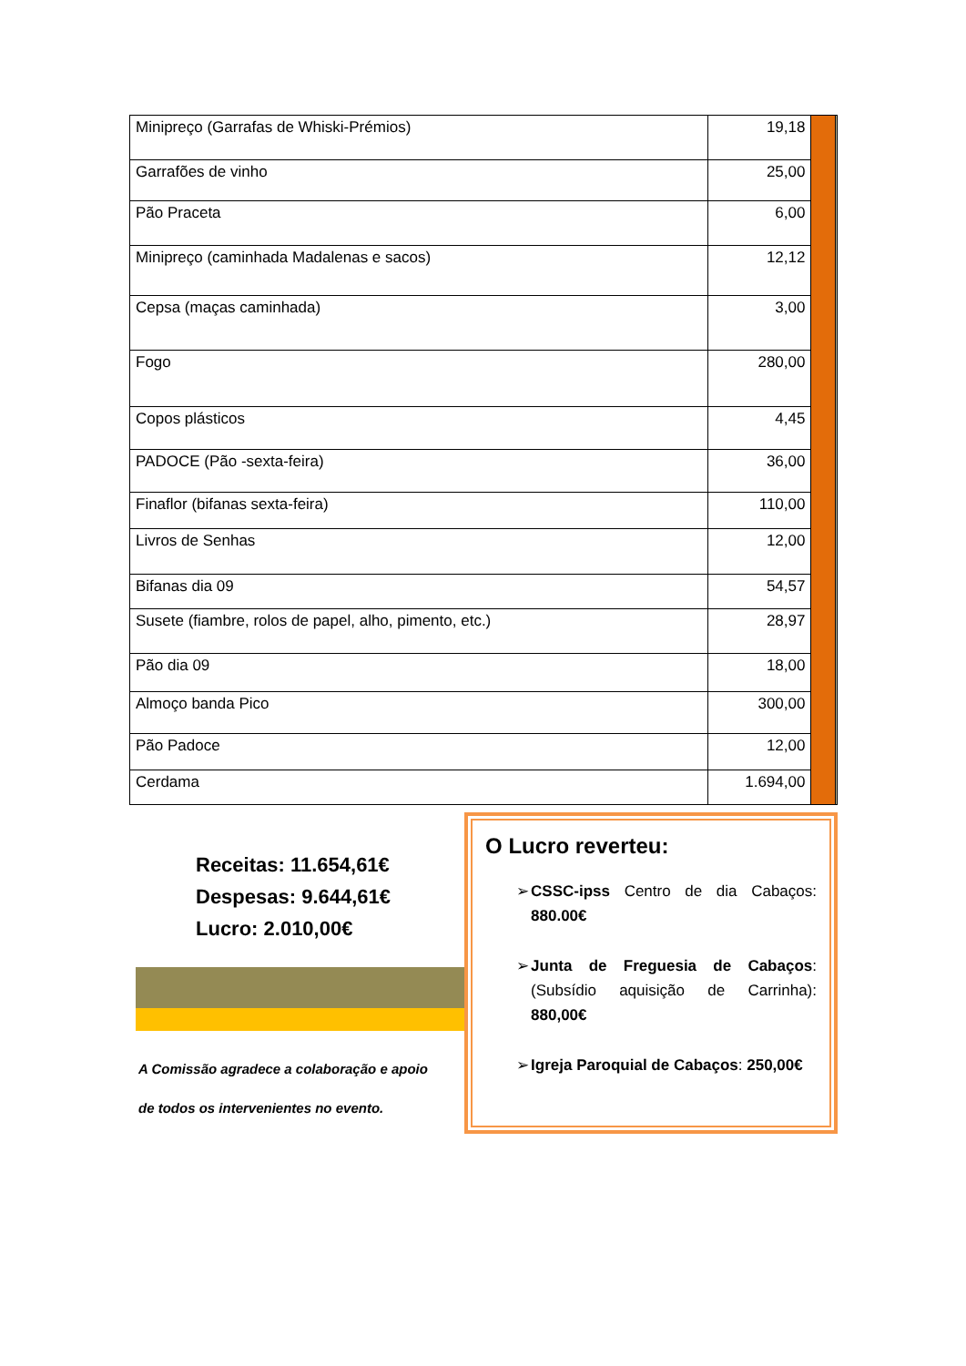| Minipreço (Garrafas de Whiski-Prémios) | 19,18 | | |
| Garrafões de vinho | 25,00 | | |
| Pão Praceta | 6,00 | | |
| Minipreço (caminhada Madalenas e sacos) | 12,12 | | |
| Cepsa (maças caminhada) | 3,00 | | |
| Fogo | 280,00 | | |
| Copos plásticos | 4,45 | | |
| PADOCE (Pão -sexta-feira) | 36,00 | | |
| Finaflor (bifanas sexta-feira) | 110,00 | | |
| Livros de Senhas | 12,00 | | |
| Bifanas dia 09 | 54,57 | | |
| Susete (fiambre, rolos de papel, alho, pimento, etc.) | 28,97 | | |
| Pão dia 09 | 18,00 | | |
| Almoço banda Pico | 300,00 | | |
| Pão Padoce | 12,00 | | |
| Cerdama | 1.694,00 | | |
Receitas: 11.654,61€
Despesas: 9.644,61€
Lucro: 2.010,00€
A Comissão agradece a colaboração e apoio
de todos os intervenientes no evento.
O Lucro reverteu:
➢ CSSC-ipss Centro de dia Cabaços: 880.00€
➢ Junta de Freguesia de Cabaços: (Subsídio aquisição de Carrinha): 880,00€
➢ Igreja Paroquial de Cabaços: 250,00€